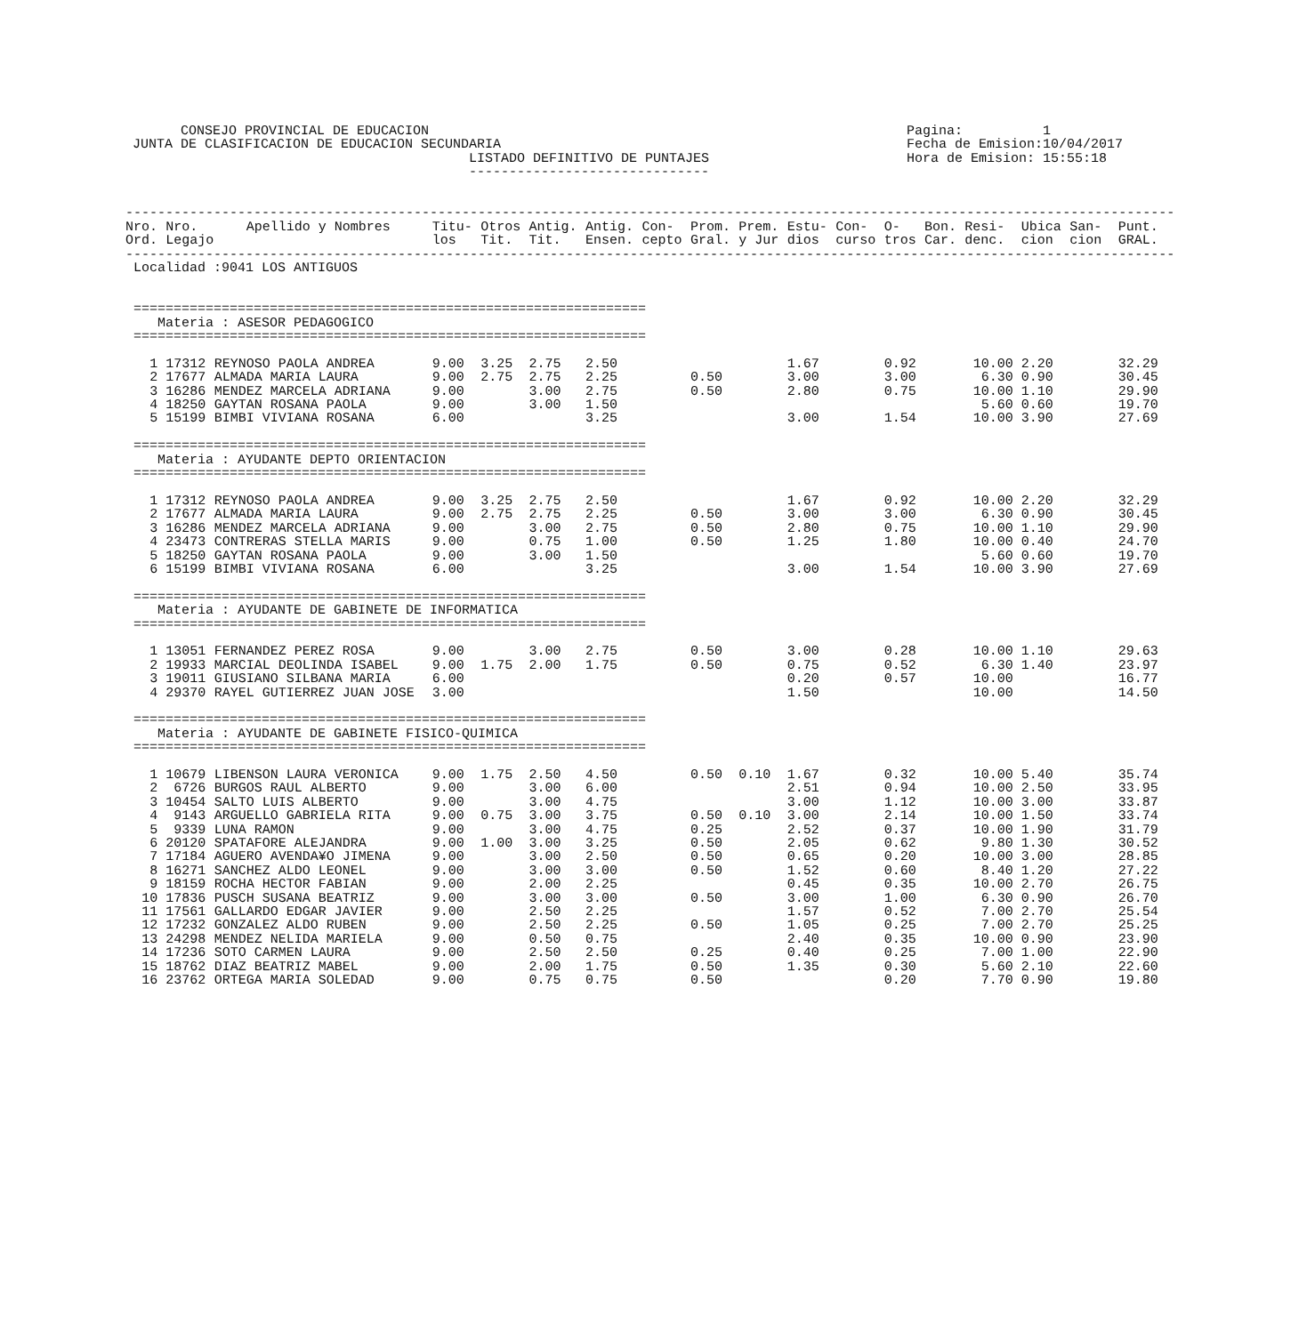CONSEJO PROVINCIAL DE EDUCACION JUNTA DE CLASIFICACION DE EDUCACION SECUNDARIA LISTADO DEFINITIVO DE PUNTAJES ------------------------------
Pagina: 1 Fecha de Emision:10/04/2017 Hora de Emision: 15:55:18
| ----------------------------------------------------------------------------------------------------------------------------------- | | | | | | | | | | | | | | | | | |
| Nro. Ord. | Nro. Legajo | Apellido y Nombres | Titu- los | Otros Tit. | Antig. Tit. | Antig. Ensen. | Con- cepto | Prom. Gral. | Prem. y Jur | Estu- dios | Con- curso | O- tros | Bon. Car. | Resi- denc. | Ubica cion | San- cion | Punt. GRAL. |
| ----------------------------------------------------------------------------------------------------------------------------------- | | | | | | | | | | | | | | | | | |
| Localidad :9041 LOS ANTIGUOS | | | | | | | | | | | | | | | | | |
| ================================================================ | | | | | | | | | | | | | | | | | |
| Materia : ASESOR PEDAGOGICO | | | | | | | | | | | | | | | | | |
| ================================================================ | | | | | | | | | | | | | | | | | |
| 1 | 17312 | REYNOSO PAOLA ANDREA | 9.00 | 3.25 | 2.75 | 2.50 | | | | 1.67 | | 0.92 | | 10.00 | 2.20 | | 32.29 |
| 2 | 17677 | ALMADA MARIA LAURA | 9.00 | 2.75 | 2.75 | 2.25 | | 0.50 | | 3.00 | | 3.00 | | 6.30 | 0.90 | | 30.45 |
| 3 | 16286 | MENDEZ MARCELA ADRIANA | 9.00 | | 3.00 | 2.75 | | 0.50 | | 2.80 | | 0.75 | | 10.00 | 1.10 | | 29.90 |
| 4 | 18250 | GAYTAN ROSANA PAOLA | 9.00 | | 3.00 | 1.50 | | | | | | | | 5.60 | 0.60 | | 19.70 |
| 5 | 15199 | BIMBI VIVIANA ROSANA | 6.00 | | | 3.25 | | | | 3.00 | | 1.54 | | 10.00 | 3.90 | | 27.69 |
| ================================================================ | | | | | | | | | | | | | | | | | |
| Materia : AYUDANTE DEPTO ORIENTACION | | | | | | | | | | | | | | | | | |
| ================================================================ | | | | | | | | | | | | | | | | | |
| 1 | 17312 | REYNOSO PAOLA ANDREA | 9.00 | 3.25 | 2.75 | 2.50 | | | | 1.67 | | 0.92 | | 10.00 | 2.20 | | 32.29 |
| 2 | 17677 | ALMADA MARIA LAURA | 9.00 | 2.75 | 2.75 | 2.25 | | 0.50 | | 3.00 | | 3.00 | | 6.30 | 0.90 | | 30.45 |
| 3 | 16286 | MENDEZ MARCELA ADRIANA | 9.00 | | 3.00 | 2.75 | | 0.50 | | 2.80 | | 0.75 | | 10.00 | 1.10 | | 29.90 |
| 4 | 23473 | CONTRERAS STELLA MARIS | 9.00 | | 0.75 | 1.00 | | 0.50 | | 1.25 | | 1.80 | | 10.00 | 0.40 | | 24.70 |
| 5 | 18250 | GAYTAN ROSANA PAOLA | 9.00 | | 3.00 | 1.50 | | | | | | | | 5.60 | 0.60 | | 19.70 |
| 6 | 15199 | BIMBI VIVIANA ROSANA | 6.00 | | | 3.25 | | | | 3.00 | | 1.54 | | 10.00 | 3.90 | | 27.69 |
| ================================================================ | | | | | | | | | | | | | | | | | |
| Materia : AYUDANTE DE GABINETE DE INFORMATICA | | | | | | | | | | | | | | | | | |
| ================================================================ | | | | | | | | | | | | | | | | | |
| 1 | 13051 | FERNANDEZ PEREZ ROSA | 9.00 | | 3.00 | 2.75 | | 0.50 | | 3.00 | | 0.28 | | 10.00 | 1.10 | | 29.63 |
| 2 | 19933 | MARCIAL DEOLINDA ISABEL | 9.00 | 1.75 | 2.00 | 1.75 | | 0.50 | | 0.75 | | 0.52 | | 6.30 | 1.40 | | 23.97 |
| 3 | 19011 | GIUSIANO SILBANA MARIA | 6.00 | | | | | | | 0.20 | | 0.57 | | 10.00 | | | 16.77 |
| 4 | 29370 | RAYEL GUTIERREZ JUAN JOSE | 3.00 | | | | | | | 1.50 | | | | 10.00 | | | 14.50 |
| ================================================================ | | | | | | | | | | | | | | | | | |
| Materia : AYUDANTE DE GABINETE FISICO-QUIMICA | | | | | | | | | | | | | | | | | |
| ================================================================ | | | | | | | | | | | | | | | | | |
| 1 | 10679 | LIBENSON LAURA VERONICA | 9.00 | 1.75 | 2.50 | 4.50 | | 0.50 | 0.10 | 1.67 | | 0.32 | | 10.00 | 5.40 | | 35.74 |
| 2 | 6726 | BURGOS RAUL ALBERTO | 9.00 | | 3.00 | 6.00 | | | | 2.51 | | 0.94 | | 10.00 | 2.50 | | 33.95 |
| 3 | 10454 | SALTO LUIS ALBERTO | 9.00 | | 3.00 | 4.75 | | | | 3.00 | | 1.12 | | 10.00 | 3.00 | | 33.87 |
| 4 | 9143 | ARGUELLO GABRIELA RITA | 9.00 | 0.75 | 3.00 | 3.75 | | 0.50 | 0.10 | 3.00 | | 2.14 | | 10.00 | 1.50 | | 33.74 |
| 5 | 9339 | LUNA RAMON | 9.00 | | 3.00 | 4.75 | | 0.25 | | 2.52 | | 0.37 | | 10.00 | 1.90 | | 31.79 |
| 6 | 20120 | SPATAFORE ALEJANDRA | 9.00 | 1.00 | 3.00 | 3.25 | | 0.50 | | 2.05 | | 0.62 | | 9.80 | 1.30 | | 30.52 |
| 7 | 17184 | AGUERO AVENDA¥O JIMENA | 9.00 | | 3.00 | 2.50 | | 0.50 | | 0.65 | | 0.20 | | 10.00 | 3.00 | | 28.85 |
| 8 | 16271 | SANCHEZ ALDO LEONEL | 9.00 | | 3.00 | 3.00 | | 0.50 | | 1.52 | | 0.60 | | 8.40 | 1.20 | | 27.22 |
| 9 | 18159 | ROCHA HECTOR FABIAN | 9.00 | | 2.00 | 2.25 | | | | 0.45 | | 0.35 | | 10.00 | 2.70 | | 26.75 |
| 10 | 17836 | PUSCH SUSANA BEATRIZ | 9.00 | | 3.00 | 3.00 | | 0.50 | | 3.00 | | 1.00 | | 6.30 | 0.90 | | 26.70 |
| 11 | 17561 | GALLARDO EDGAR JAVIER | 9.00 | | 2.50 | 2.25 | | | | 1.57 | | 0.52 | | 7.00 | 2.70 | | 25.54 |
| 12 | 17232 | GONZALEZ ALDO RUBEN | 9.00 | | 2.50 | 2.25 | | 0.50 | | 1.05 | | 0.25 | | 7.00 | 2.70 | | 25.25 |
| 13 | 24298 | MENDEZ NELIDA MARIELA | 9.00 | | 0.50 | 0.75 | | | | 2.40 | | 0.35 | | 10.00 | 0.90 | | 23.90 |
| 14 | 17236 | SOTO CARMEN LAURA | 9.00 | | 2.50 | 2.50 | | 0.25 | | 0.40 | | 0.25 | | 7.00 | 1.00 | | 22.90 |
| 15 | 18762 | DIAZ BEATRIZ MABEL | 9.00 | | 2.00 | 1.75 | | 0.50 | | 1.35 | | 0.30 | | 5.60 | 2.10 | | 22.60 |
| 16 | 23762 | ORTEGA MARIA SOLEDAD | 9.00 | | 0.75 | 0.75 | | 0.50 | | | | 0.20 | | 7.70 | 0.90 | | 19.80 |